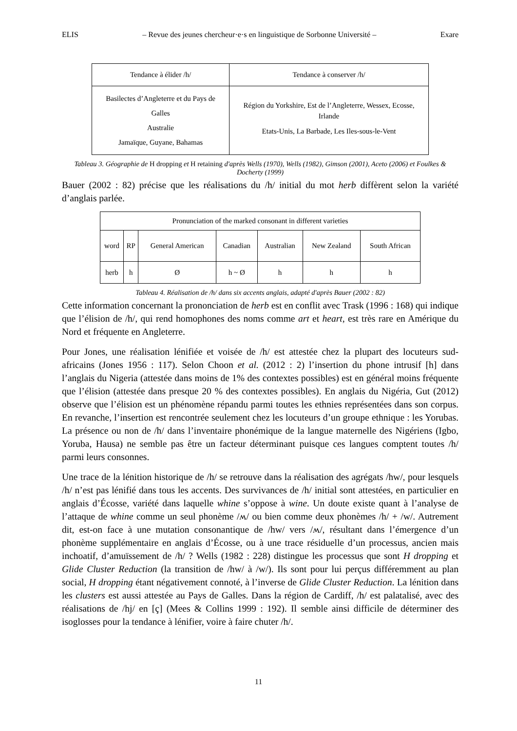ELIS – Revue des jeunes chercheur·e·s en linguistique de Sorbonne Université – Exare
| Tendance à élider /h/ | Tendance à conserver /h/ |
| --- | --- |
| Basilectes d’Angleterre et du Pays de Galles Australie Jamaïque, Guyane, Bahamas | Région du Yorkshire, Est de l’Angleterre, Wessex, Ecosse, Irlande Etats-Unis, La Barbade, Les Iles-sous-le-Vent |
Tableau 3. Géographie de H dropping et H retaining d'après Wells (1970), Wells (1982), Gimson (2001), Aceto (2006) et Foulkes & Docherty (1999)
Bauer (2002 : 82) précise que les réalisations du /h/ initial du mot herb diffèrent selon la variété d’anglais parlée.
| Pronunciation of the marked consonant in different varieties | | | | | | |
| --- | --- | --- | --- | --- | --- | --- |
| word | RP | General American | Canadian | Australian | New Zealand | South African |
| herb | h | Ø | h ~ Ø | h | h | h |
Tableau 4. Réalisation de /h/ dans six accents anglais, adapté d'après Bauer (2002 : 82)
Cette information concernant la prononciation de herb est en conflit avec Trask (1996 : 168) qui indique que l’élision de /h/, qui rend homophones des noms comme art et heart, est très rare en Amérique du Nord et fréquente en Angleterre.
Pour Jones, une réalisation lénifiée et voisée de /h/ est attestée chez la plupart des locuteurs sud-africains (Jones 1956 : 117). Selon Choon et al. (2012 : 2) l’insertion du phone intrusif [h] dans l’anglais du Nigeria (attestée dans moins de 1% des contextes possibles) est en général moins fréquente que l’élision (attestée dans presque 20 % des contextes possibles). En anglais du Nigéria, Gut (2012) observe que l’élision est un phénomène répandu parmi toutes les ethnies représentées dans son corpus. En revanche, l’insertion est rencontrée seulement chez les locuteurs d’un groupe ethnique : les Yorubas. La présence ou non de /h/ dans l’inventaire phonémique de la langue maternelle des Nigériens (Igbo, Yoruba, Hausa) ne semble pas être un facteur déterminant puisque ces langues comptent toutes /h/ parmi leurs consonnes.
Une trace de la lénition historique de /h/ se retrouve dans la réalisation des agrégats /hw/, pour lesquels /h/ n’est pas lénifié dans tous les accents. Des survivances de /h/ initial sont attestées, en particulier en anglais d’Écosse, variété dans laquelle whine s’oppose à wine. Un doute existe quant à l’analyse de l’attaque de whine comme un seul phonème /ʍ/ ou bien comme deux phonèmes /h/ + /w/. Autrement dit, est-on face à une mutation consonantique de /hw/ vers /ʍ/, résultant dans l’émergence d’un phonème supplémentaire en anglais d’Écosse, ou à une trace résiduelle d’un processus, ancien mais inchoatif, d’amuïssement de /h/ ? Wells (1982 : 228) distingue les processus que sont H dropping et Glide Cluster Reduction (la transition de /hw/ à /w/). Ils sont pour lui perçus différemment au plan social, H dropping étant négativement connoté, à l’inverse de Glide Cluster Reduction. La lénition dans les clusters est aussi attestée au Pays de Galles. Dans la région de Cardiff, /h/ est palatalisé, avec des réalisations de /hj/ en [ç] (Mees & Collins 1999 : 192). Il semble ainsi difficile de déterminer des isoglosses pour la tendance à lénifier, voire à faire chuter /h/.
11